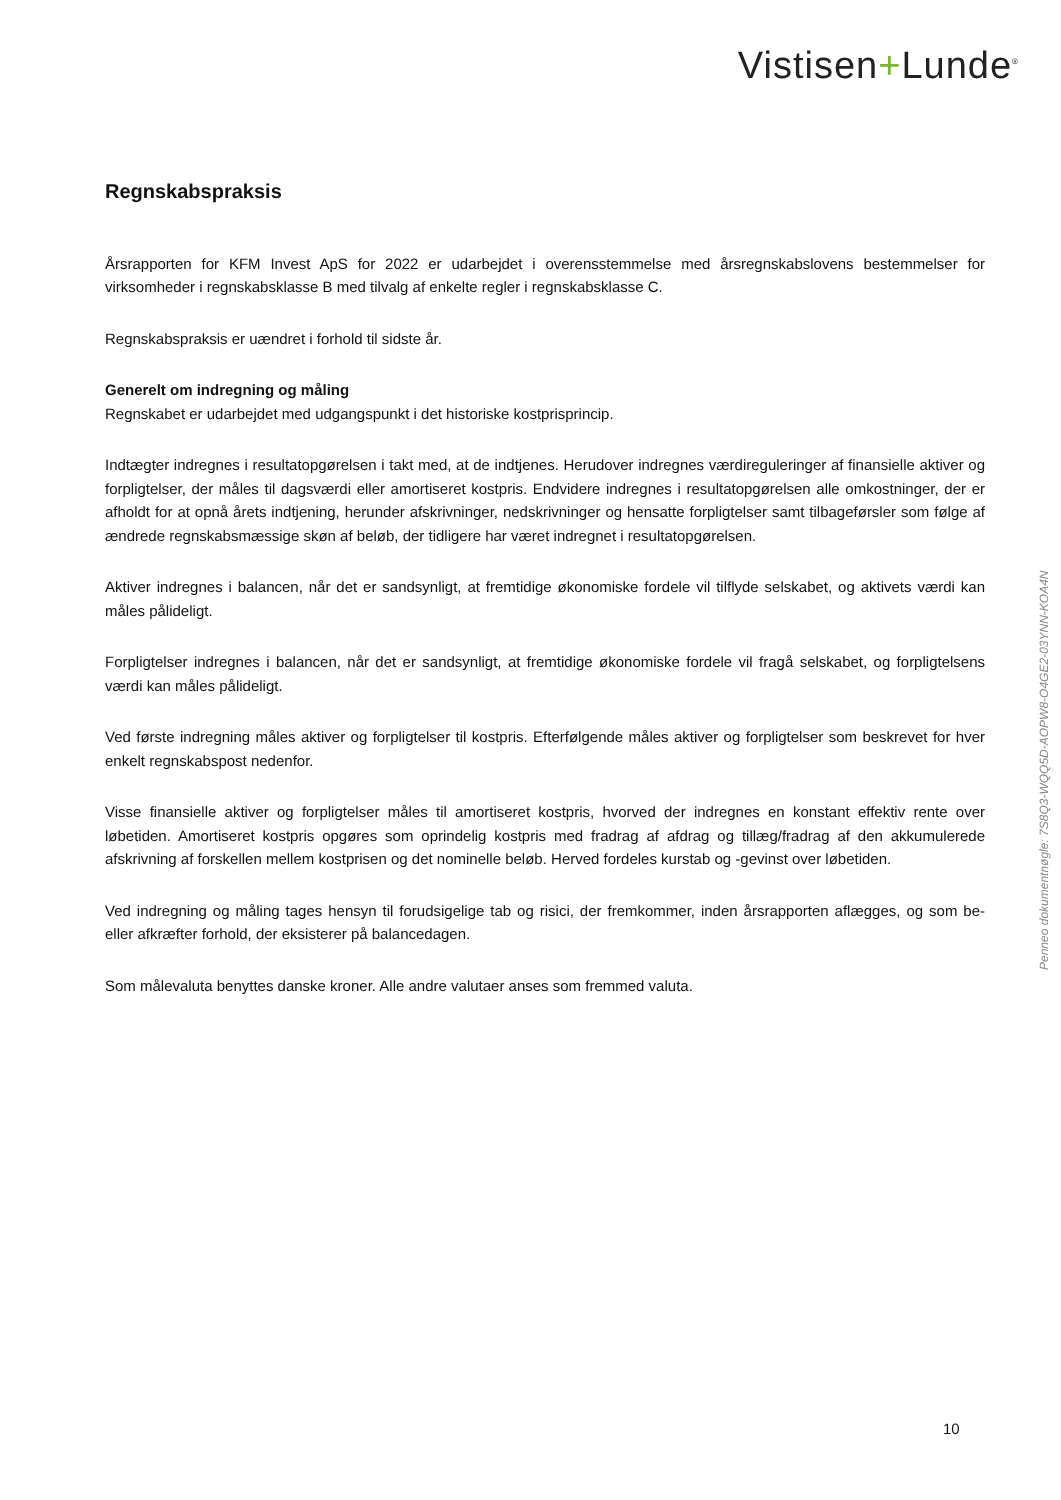Vistisen+Lunde<sup>®</sup>
Regnskabspraksis
Årsrapporten for KFM Invest ApS for 2022 er udarbejdet i overensstemmelse med årsregnskabslovens bestemmelser for virksomheder i regnskabsklasse B med tilvalg af enkelte regler i regnskabsklasse C.
Regnskabspraksis er uændret i forhold til sidste år.
Generelt om indregning og måling
Regnskabet er udarbejdet med udgangspunkt i det historiske kostprisprincip.
Indtægter indregnes i resultatopgørelsen i takt med, at de indtjenes. Herudover indregnes værdireguleringer af finansielle aktiver og forpligtelser, der måles til dagsværdi eller amortiseret kostpris. Endvidere indregnes i resultatopgørelsen alle omkostninger, der er afholdt for at opnå årets indtjening, herunder afskrivninger, nedskrivninger og hensatte forpligtelser samt tilbageførsler som følge af ændrede regnskabsmæssige skøn af beløb, der tidligere har været indregnet i resultatopgørelsen.
Aktiver indregnes i balancen, når det er sandsynligt, at fremtidige økonomiske fordele vil tilflyde selskabet, og aktivets værdi kan måles pålideligt.
Forpligtelser indregnes i balancen, når det er sandsynligt, at fremtidige økonomiske fordele vil fragå selskabet, og forpligtelsens værdi kan måles pålideligt.
Ved første indregning måles aktiver og forpligtelser til kostpris. Efterfølgende måles aktiver og forpligtelser som beskrevet for hver enkelt regnskabspost nedenfor.
Visse finansielle aktiver og forpligtelser måles til amortiseret kostpris, hvorved der indregnes en konstant effektiv rente over løbetiden. Amortiseret kostpris opgøres som oprindelig kostpris med fradrag af afdrag og tillæg/fradrag af den akkumulerede afskrivning af forskellen mellem kostprisen og det nominelle beløb. Herved fordeles kurstab og -gevinst over løbetiden.
Ved indregning og måling tages hensyn til forudsigelige tab og risici, der fremkommer, inden årsrapporten aflægges, og som be- eller afkræfter forhold, der eksisterer på balancedagen.
Som målevaluta benyttes danske kroner. Alle andre valutaer anses som fremmed valuta.
Penneo dokumentnøgle: 7S8Q3-WQQ5D-AOPW8-O4GE2-03YNN-KOA4N
10